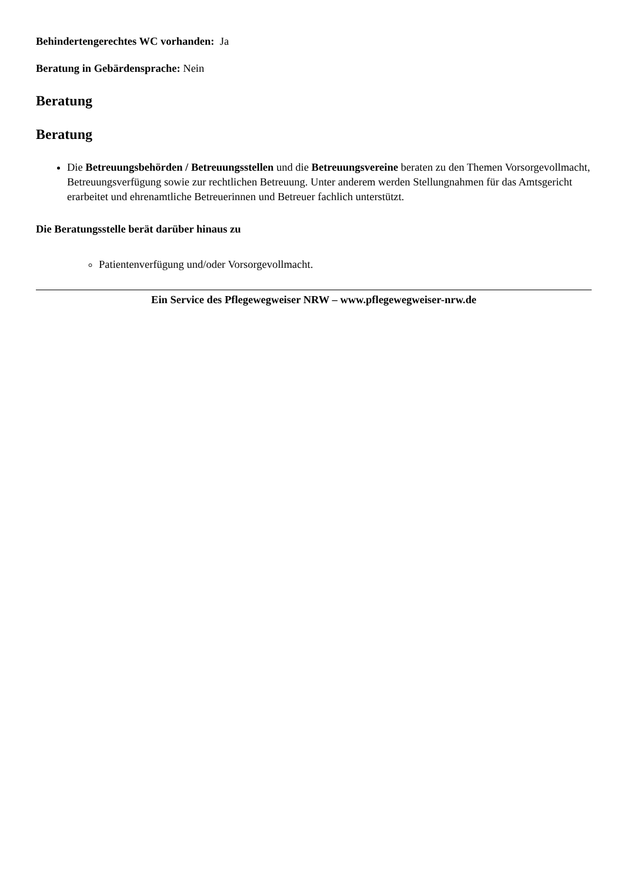Behindertengerechtes WC vorhanden: Ja
Beratung in Gebärdensprache: Nein
Beratung
Beratung
Die Betreuungsbehörden / Betreuungsstellen und die Betreuungsvereine beraten zu den Themen Vorsorgevollmacht, Betreuungsverfügung sowie zur rechtlichen Betreuung. Unter anderem werden Stellungnahmen für das Amtsgericht erarbeitet und ehrenamtliche Betreuerinnen und Betreuer fachlich unterstützt.
Die Beratungsstelle berät darüber hinaus zu
Patientenverfügung und/oder Vorsorgevollmacht.
Ein Service des Pflegewegweiser NRW – www.pflegewegweiser-nrw.de